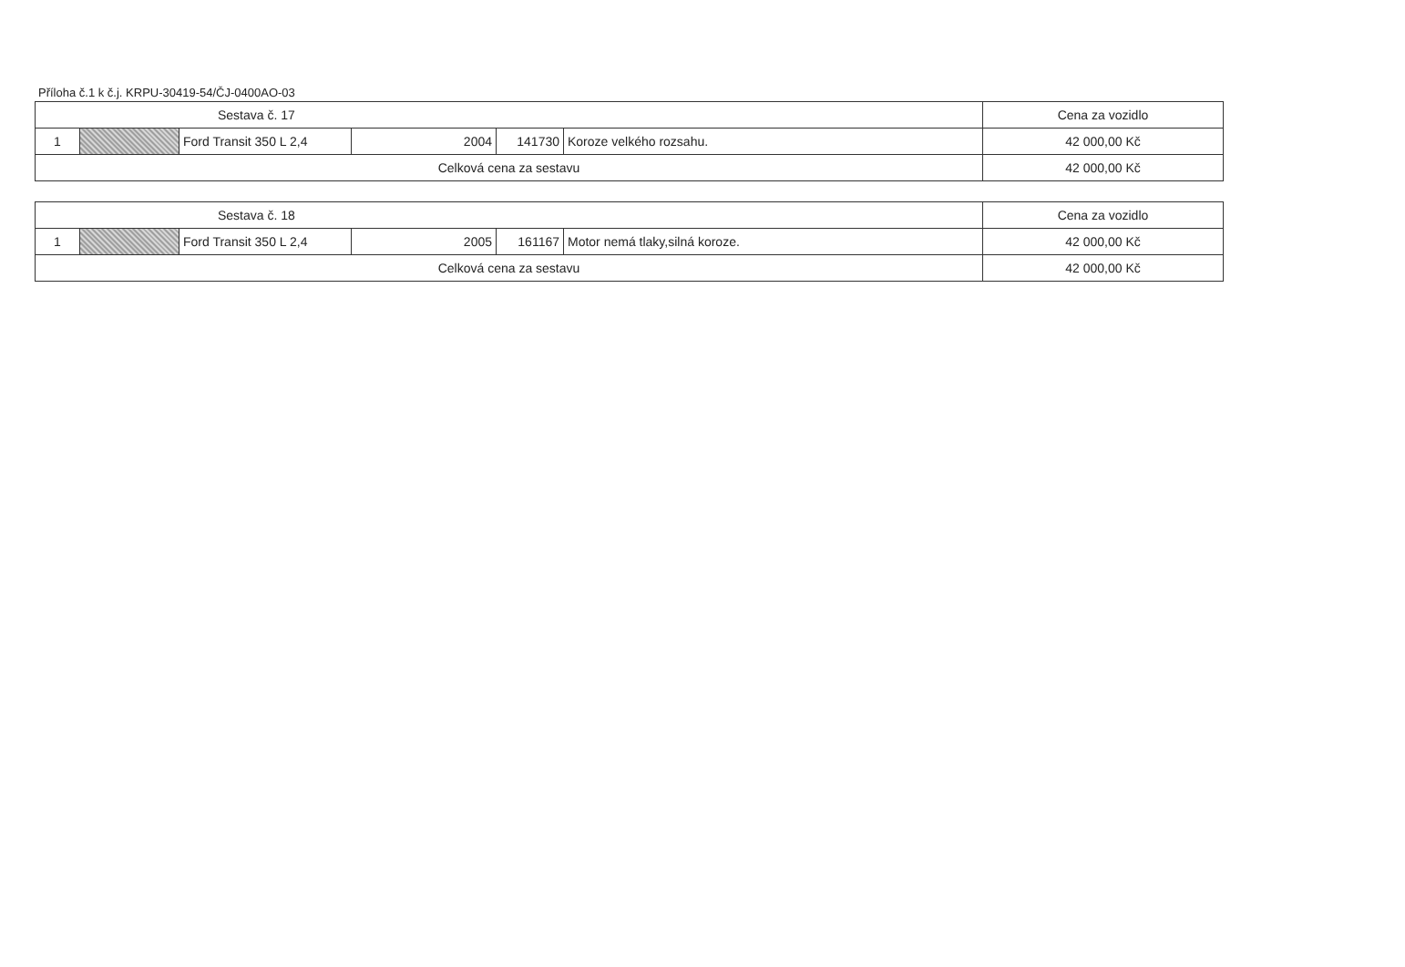Příloha č.1 k č.j. KRPU-30419-54/ČJ-0400AO-03
| Sestava č. 17 | | | | | | Cena za vozidlo |
| 1 | | Ford Transit 350 L 2,4 | 2004 | 141730 | Koroze velkého rozsahu. | 42 000,00 Kč |
| Celková cena za sestavu | | | | | | 42 000,00 Kč |
| Sestava č. 18 | | | | | | Cena za vozidlo |
| 1 | | Ford Transit 350 L 2,4 | 2005 | 161167 | Motor nemá tlaky,silná koroze. | 42 000,00 Kč |
| Celková cena za sestavu | | | | | | 42 000,00 Kč |